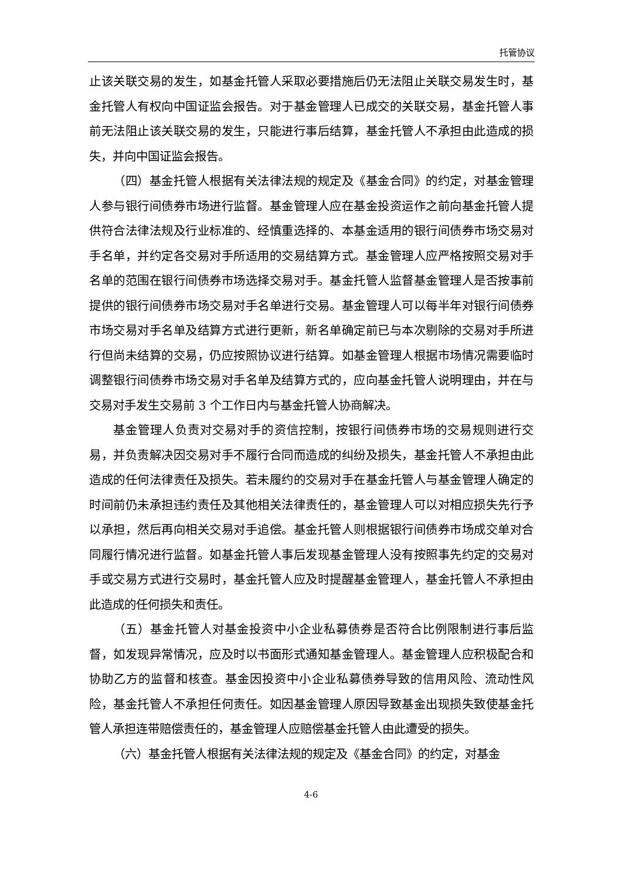托管协议
止该关联交易的发生，如基金托管人采取必要措施后仍无法阻止关联交易发生时，基金托管人有权向中国证监会报告。对于基金管理人已成交的关联交易，基金托管人事前无法阻止该关联交易的发生，只能进行事后结算，基金托管人不承担由此造成的损失，并向中国证监会报告。
（四）基金托管人根据有关法律法规的规定及《基金合同》的约定，对基金管理人参与银行间债券市场进行监督。基金管理人应在基金投资运作之前向基金托管人提供符合法律法规及行业标准的、经慎重选择的、本基金适用的银行间债券市场交易对手名单，并约定各交易对手所适用的交易结算方式。基金管理人应严格按照交易对手名单的范围在银行间债券市场选择交易对手。基金托管人监督基金管理人是否按事前提供的银行间债券市场交易对手名单进行交易。基金管理人可以每半年对银行间债券市场交易对手名单及结算方式进行更新，新名单确定前已与本次剔除的交易对手所进行但尚未结算的交易，仍应按照协议进行结算。如基金管理人根据市场情况需要临时调整银行间债券市场交易对手名单及结算方式的，应向基金托管人说明理由，并在与交易对手发生交易前 3 个工作日内与基金托管人协商解决。
基金管理人负责对交易对手的资信控制，按银行间债券市场的交易规则进行交易，并负责解决因交易对手不履行合同而造成的纠纷及损失，基金托管人不承担由此造成的任何法律责任及损失。若未履约的交易对手在基金托管人与基金管理人确定的时间前仍未承担违约责任及其他相关法律责任的，基金管理人可以对相应损失先行予以承担，然后再向相关交易对手追偿。基金托管人则根据银行间债券市场成交单对合同履行情况进行监督。如基金托管人事后发现基金管理人没有按照事先约定的交易对手或交易方式进行交易时，基金托管人应及时提醒基金管理人，基金托管人不承担由此造成的任何损失和责任。
（五）基金托管人对基金投资中小企业私募债券是否符合比例限制进行事后监督，如发现异常情况，应及时以书面形式通知基金管理人。基金管理人应积极配合和协助乙方的监督和核查。基金因投资中小企业私募债券导致的信用风险、流动性风险，基金托管人不承担任何责任。如因基金管理人原因导致基金出现损失致使基金托管人承担连带赔偿责任的，基金管理人应赔偿基金托管人由此遭受的损失。
（六）基金托管人根据有关法律法规的规定及《基金合同》的约定，对基金
4-6